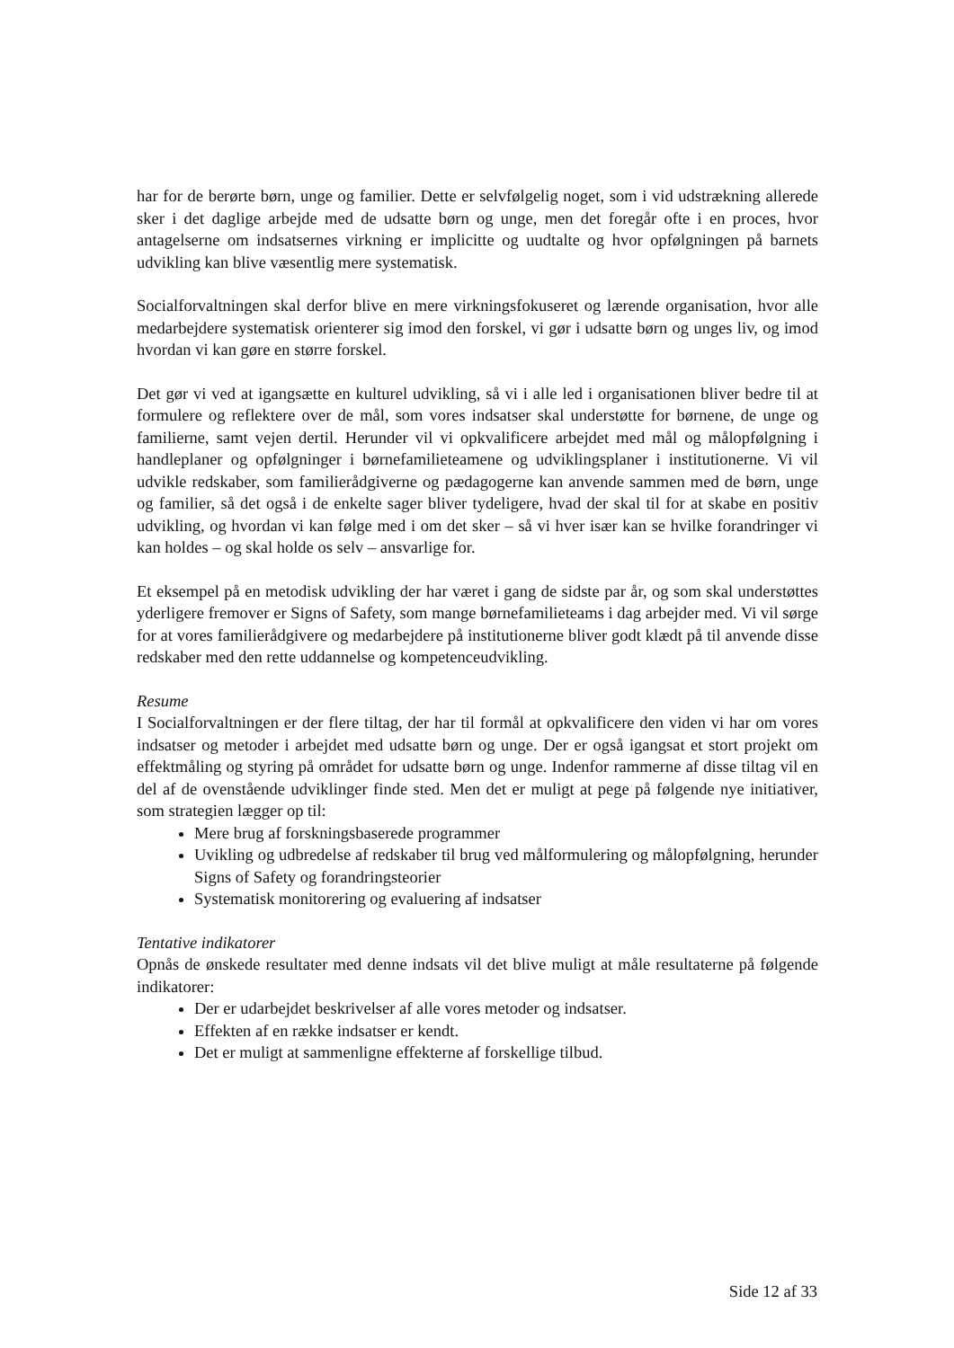har for de berørte børn, unge og familier. Dette er selvfølgelig noget, som i vid udstrækning allerede sker i det daglige arbejde med de udsatte børn og unge, men det foregår ofte i en proces, hvor antagelserne om indsatsernes virkning er implicitte og uudtalte og hvor opfølgningen på barnets udvikling kan blive væsentlig mere systematisk.
Socialforvaltningen skal derfor blive en mere virkningsfokuseret og lærende organisation, hvor alle medarbejdere systematisk orienterer sig imod den forskel, vi gør i udsatte børn og unges liv, og imod hvordan vi kan gøre en større forskel.
Det gør vi ved at igangsætte en kulturel udvikling, så vi i alle led i organisationen bliver bedre til at formulere og reflektere over de mål, som vores indsatser skal understøtte for børnene, de unge og familierne, samt vejen dertil. Herunder vil vi opkvalificere arbejdet med mål og målopfølgning i handleplaner og opfølgninger i børnefamilieteamene og udviklingsplaner i institutionerne. Vi vil udvikle redskaber, som familierådgiverne og pædagogerne kan anvende sammen med de børn, unge og familier, så det også i de enkelte sager bliver tydeligere, hvad der skal til for at skabe en positiv udvikling, og hvordan vi kan følge med i om det sker – så vi hver især kan se hvilke forandringer vi kan holdes – og skal holde os selv – ansvarlige for.
Et eksempel på en metodisk udvikling der har været i gang de sidste par år, og som skal understøttes yderligere fremover er Signs of Safety, som mange børnefamilieteams i dag arbejder med. Vi vil sørge for at vores familierådgivere og medarbejdere på institutionerne bliver godt klædt på til anvende disse redskaber med den rette uddannelse og kompetenceudvikling.
Resume
I Socialforvaltningen er der flere tiltag, der har til formål at opkvalificere den viden vi har om vores indsatser og metoder i arbejdet med udsatte børn og unge. Der er også igangsat et stort projekt om effektmåling og styring på området for udsatte børn og unge. Indenfor rammerne af disse tiltag vil en del af de ovenstående udviklinger finde sted. Men det er muligt at pege på følgende nye initiativer, som strategien lægger op til:
Mere brug af forskningsbaserede programmer
Uvikling og udbredelse af redskaber til brug ved målformulering og målopfølgning, herunder Signs of Safety og forandringsteorier
Systematisk monitorering og evaluering af indsatser
Tentative indikatorer
Opnås de ønskede resultater med denne indsats vil det blive muligt at måle resultaterne på følgende indikatorer:
Der er udarbejdet beskrivelser af alle vores metoder og indsatser.
Effekten af en række indsatser er kendt.
Det er muligt at sammenligne effekterne af forskellige tilbud.
Side 12 af 33